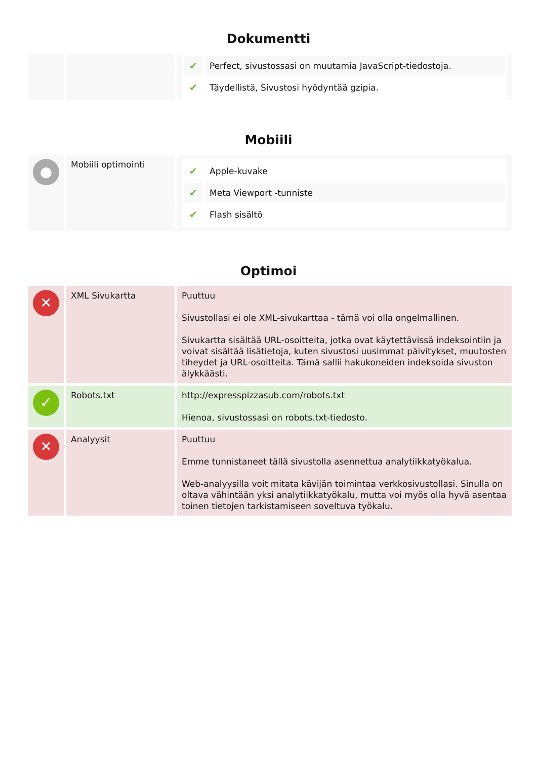Dokumentti
| | | / ✔ / Perfect, sivustossasi on muutamia JavaScript-tiedostoja. / / ✔ / Täydellistä, Sivustosi hyödyntää gzipia. / |
Mobiili
| ● | Mobiili optimointi | / ✔ / Apple-kuvake / / ✔ / Meta Viewport -tunniste / / ✔ / Flash sisältö / |
Optimoi
| ✕ | XML Sivukartta | Puuttuu Sivustollasi ei ole XML-sivukarttaa - tämä voi olla ongelmallinen. Sivukartta sisältää URL-osoitteita, jotka ovat käytettävissä indeksointiin ja voivat sisältää lisätietoja, kuten sivustosi uusimmat päivitykset, muutosten tiheydet ja URL-osoitteita. Tämä sallii hakukoneiden indeksoida sivuston älykkäästi. |
| ✓ | Robots.txt | http://expresspizzasub.com/robots.txt Hienoa, sivustossasi on robots.txt-tiedosto. |
| ✕ | Analyysit | Puuttuu Emme tunnistaneet tällä sivustolla asennettua analytiikkatyökalua. Web-analyysilla voit mitata kävijän toimintaa verkkosivustollasi. Sinulla on oltava vähintään yksi analytiikkatyökalu, mutta voi myös olla hyvä asentaa toinen tietojen tarkistamiseen soveltuva työkalu. |